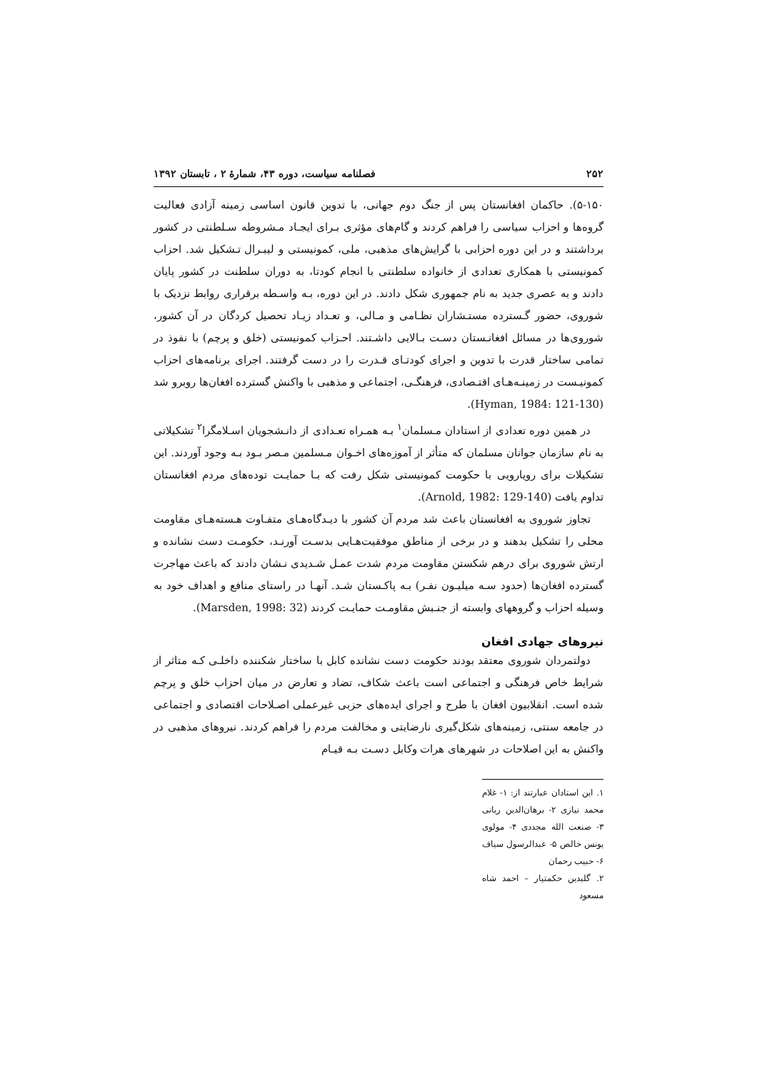۲۵۲ فصلنامه سیاست، دوره ۴۳، شمارهٔ ۲ ، تابستان ۱۳۹۲
۵-۱۵۰). حاکمان افغانستان پس از جنگ دوم جهانی، با تدوین قانون اساسی زمینه آزادی فعالیت گروه‌ها و احزاب سیاسی را فراهم کردند و گام‌های مؤثری بـرای ایجـاد مـشروطه سـلطنتی در کشور برداشتند و در این دوره احزابی با گرایش‌های مذهبی، ملی، کمونیستی و لیبـرال تـشکیل شد. احزاب کمونیستی با همکاری تعدادی از خانواده سلطنتی با انجام کودتا، به دوران سلطنت در کشور پایان دادند و به عصری جدید به نام جمهوری شکل دادند. در این دوره، بـه واسـطه برقراری روابط نزدیک با شوروی، حضور گـسترده مستـشاران نظـامی و مـالی، و تعـداد زیـاد تحصیل کردگان در آن کشور، شوروی‌ها در مسائل افغانـستان دسـت بـالایی داشـتند. احـزاب کمونیستی (خلق و پرچم) با نفوذ در تمامی ساختار قدرت با تدوین و اجرای کودتـای قـدرت را در دست گرفتند. اجرای برنامه‌های احزاب کمونیـست در زمینـه‌هـای اقتـصادی، فرهنگـی، اجتماعی و مذهبی با واکنش گسترده افغان‌ها روبرو شد (Hyman, 1984: 121-130).
در همین دوره تعدادی از استادان مـسلمان<sup>۱</sup> بـه همـراه تعـدادی از دانـشجویان اسـلامگرا<sup>۲</sup> تشکیلاتی به نام سازمان جوانان مسلمان که متأثر از آموزه‌های اخـوان مـسلمین مـصر بـود بـه وجود آوردند. این تشکیلات برای رویارویی با حکومت کمونیستی شکل رفت که بـا حمایـت توده‌های مردم افغانستان تداوم یافت (Arnold, 1982: 129-140).
تجاوز شوروی به افغانستان باعث شد مردم آن کشور با دیـدگاه‌هـای متفـاوت هـسته‌هـای مقاومت محلی را تشکیل بدهند و در برخی از مناطق موفقیت‌هـایی بدسـت آورنـد، حکومـت دست نشانده و ارتش شوروی برای درهم شکستن مقاومت مردم شدت عمـل شـدیدی نـشان دادند که باعث مهاجرت گسترده افغان‌ها (حدود سـه میلیـون نفـر) بـه پاکـستان شـد. آنهـا در راستای منافع و اهداف خود به وسیله احزاب و گروههای وابسته از جنـبش مقاومـت حمایـت کردند (Marsden, 1998: 32).
نیروهای جهادی افغان
دولتمردان شوروی معتقد بودند حکومت دست نشانده کابل با ساختار شکننده داخلـی کـه متاثر از شرایط خاص فرهنگی و اجتماعی است باعث شکاف، تضاد و تعارض در میان احزاب خلق و پرچم شده است. انقلابیون افغان با طرح و اجرای ایده‌های حزبی غیرعملی اصـلاحات اقتصادی و اجتماعی در جامعه سنتی، زمینه‌های شکل‌گیری نارضایتی و مخالفت مردم را فراهم کردند. نیروهای مذهبی در واکنش به این اصلاحات در شهرهای هرات وکابل دسـت بـه قیـام
۱. این استادان عبارتند از: ۱- غلام محمد نیازی ۲- برهان‌الدین ربانی ۳- صنعت الله مجددی ۴- مولوی یونس خالص ۵- عبدالرسول سیاف ۶- حبیب رحمان
۲. گلبدین حکمتیار – احمد شاه مسعود